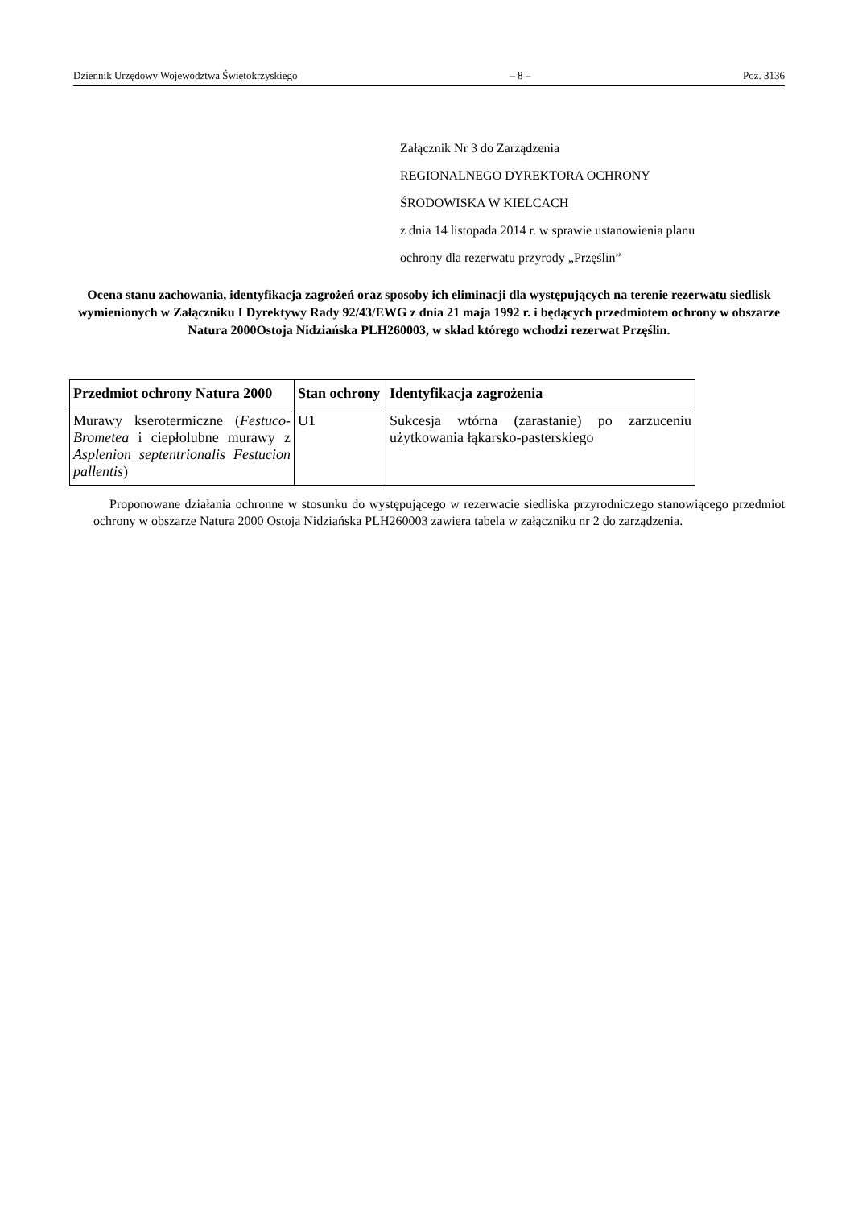Dziennik Urzędowy Województwa Świętokrzyskiego – 8 – Poz. 3136
Załącznik Nr 3 do Zarządzenia
REGIONALNEGO DYREKTORA OCHRONY
ŚRODOWISKA W KIELCACH
z dnia 14 listopada 2014 r. w sprawie ustanowienia planu
ochrony dla rezerwatu przyrody „Przęślin”
Ocena stanu zachowania, identyfikacja zagrożeń oraz sposoby ich eliminacji dla występujących na terenie rezerwatu siedlisk wymienionych w Załączniku I Dyrektywy Rady 92/43/EWG z dnia 21 maja 1992 r. i będących przedmiotem ochrony w obszarze Natura 2000Ostoja Nidziańska PLH260003, w skład którego wchodzi rezerwat Przęślin.
| Przedmiot ochrony Natura 2000 | Stan ochrony | Identyfikacja zagrożenia |
| --- | --- | --- |
| Murawy kserotermiczne ( Festuco-Brometea i ciepłolubne murawy z Asplenion septentrionalis Festucion pallentis ) | U1 | Sukcesja wtórna (zarastanie) po zarzuceniu użytkowania łąkarsko-pasterskiego |
Proponowane działania ochronne w stosunku do występującego w rezerwacie siedliska przyrodniczego stanowiącego przedmiot ochrony w obszarze Natura 2000 Ostoja Nidziańska PLH260003 zawiera tabela w załączniku nr 2 do zarządzenia.